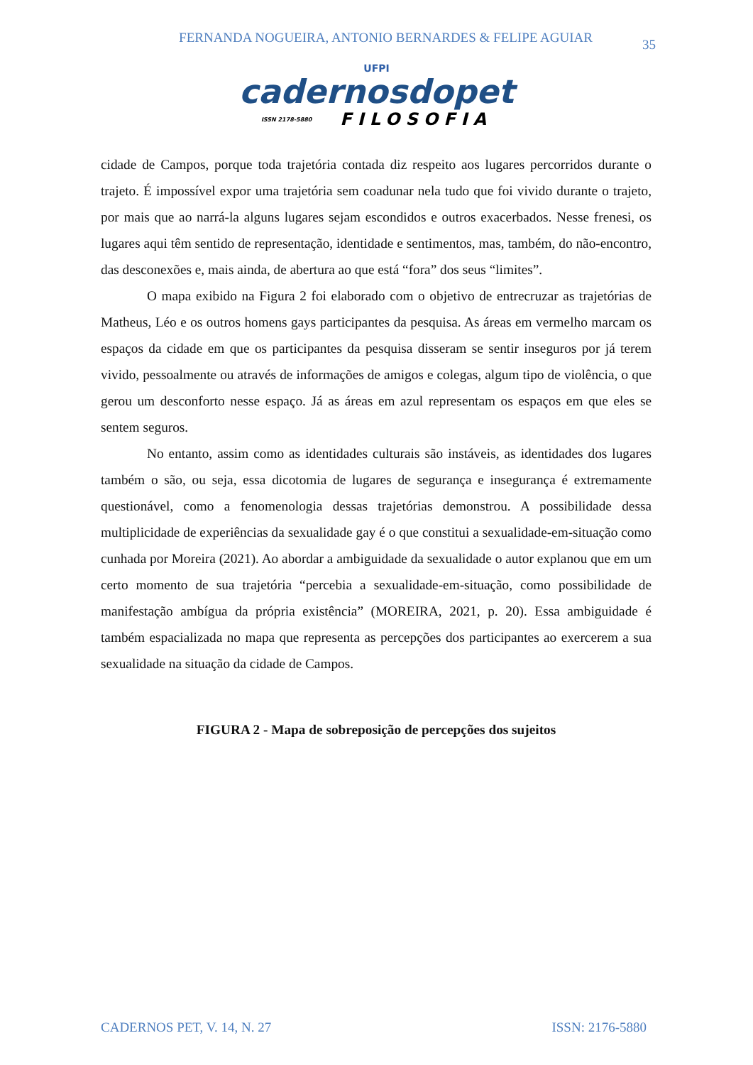FERNANDA NOGUEIRA, ANTONIO BERNARDES & FELIPE AGUIAR
35
UFPI
cadernosdopet
ISSN 2178-5880 FILOSOFIA
cidade de Campos, porque toda trajetória contada diz respeito aos lugares percorridos durante o trajeto. É impossível expor uma trajetória sem coadunar nela tudo que foi vivido durante o trajeto, por mais que ao narrá-la alguns lugares sejam escondidos e outros exacerbados. Nesse frenesi, os lugares aqui têm sentido de representação, identidade e sentimentos, mas, também, do não-encontro, das desconexões e, mais ainda, de abertura ao que está “fora” dos seus “limites”.
O mapa exibido na Figura 2 foi elaborado com o objetivo de entrecruzar as trajetórias de Matheus, Léo e os outros homens gays participantes da pesquisa. As áreas em vermelho marcam os espaços da cidade em que os participantes da pesquisa disseram se sentir inseguros por já terem vivido, pessoalmente ou através de informações de amigos e colegas, algum tipo de violência, o que gerou um desconforto nesse espaço. Já as áreas em azul representam os espaços em que eles se sentem seguros.
No entanto, assim como as identidades culturais são instáveis, as identidades dos lugares também o são, ou seja, essa dicotomia de lugares de segurança e insegurança é extremamente questionável, como a fenomenologia dessas trajetórias demonstrou. A possibilidade dessa multiplicidade de experiências da sexualidade gay é o que constitui a sexualidade-em-situação como cunhada por Moreira (2021). Ao abordar a ambiguidade da sexualidade o autor explanou que em um certo momento de sua trajetória “percebia a sexualidade-em-situação, como possibilidade de manifestação ambígua da própria existência” (MOREIRA, 2021, p. 20). Essa ambiguidade é também espacializada no mapa que representa as percepções dos participantes ao exercerem a sua sexualidade na situação da cidade de Campos.
FIGURA 2 - Mapa de sobreposição de percepções dos sujeitos
CADERNOS PET, V. 14, N. 27 ISSN: 2176-5880